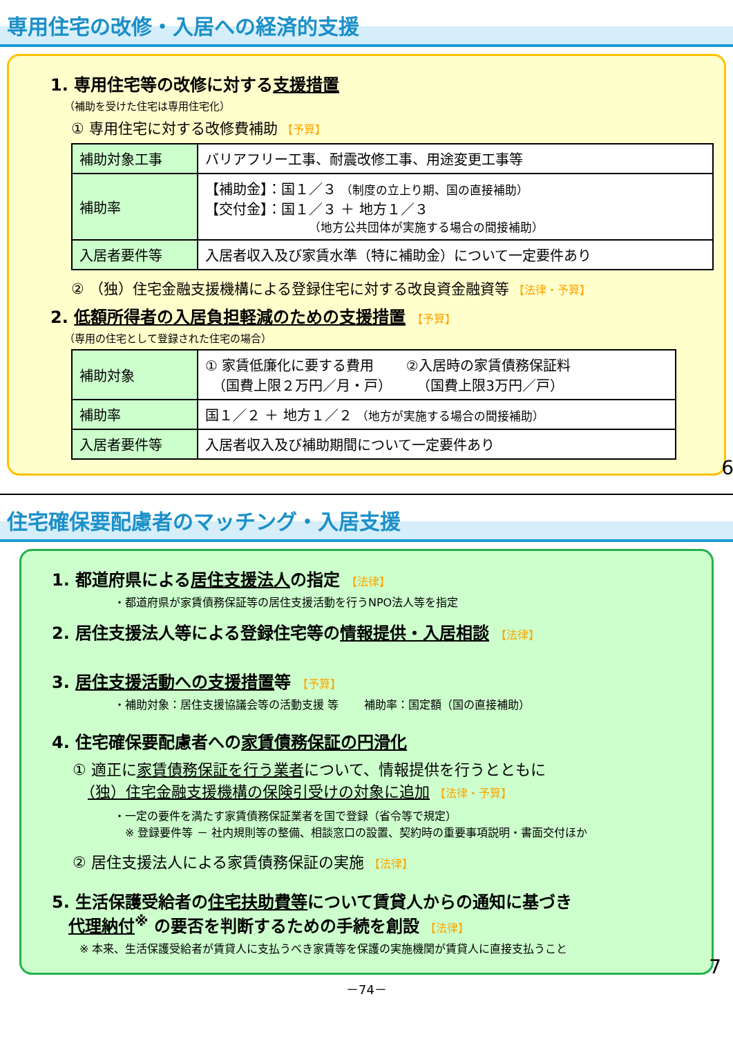専用住宅の改修・入居への経済的支援
1. 専用住宅等の改修に対する支援措置
（補助を受けた住宅は専用住宅化）
① 専用住宅に対する改修費補助 【予算】
| 補助対象工事 | バリアフリー工事、耐震改修工事、用途変更工事等 |
| 補助率 | 【補助金】：国１／３ （制度の立上り期、国の直接補助） 【交付金】：国１／３ ＋ 地方１／３ （地方公共団体が実施する場合の間接補助） |
| 入居者要件等 | 入居者収入及び家賃水準（特に補助金）について一定要件あり |
② （独）住宅金融支援機構による登録住宅に対する改良資金融資等 【法律・予算】
2. 低額所得者の入居負担軽減のための支援措置 【予算】
（専用の住宅として登録された住宅の場合）
| 補助対象 | ① 家賃低廉化に要する費用 ②入居時の家賃債務保証料 （国費上限２万円／月・戸） （国費上限3万円／戸） |
| 補助率 | 国１／２ ＋ 地方１／２ （地方が実施する場合の間接補助） |
| 入居者要件等 | 入居者収入及び補助期間について一定要件あり |
6
住宅確保要配慮者のマッチング・入居支援
1. 都道府県による居住支援法人の指定 【法律】
・都道府県が家賃債務保証等の居住支援活動を行うNPO法人等を指定
2. 居住支援法人等による登録住宅等の情報提供・入居相談 【法律】
3. 居住支援活動への支援措置等 【予算】
・補助対象：居住支援協議会等の活動支援 等 　　補助率：国定額（国の直接補助）
4. 住宅確保要配慮者への家賃債務保証の円滑化
① 適正に家賃債務保証を行う業者について、情報提供を行うとともに
　（独）住宅金融支援機構の保険引受けの対象に追加 【法律・予算】
・一定の要件を満たす家賃債務保証業者を国で登録（省令等で規定）
　※ 登録要件等 － 社内規則等の整備、相談窓口の設置、契約時の重要事項説明・書面交付ほか
② 居住支援法人による家賃債務保証の実施 【法律】
5. 生活保護受給者の住宅扶助費等について賃貸人からの通知に基づき
　代理納付<sup>※</sup> の要否を判断するための手続を創設 【法律】
※ 本来、生活保護受給者が賃貸人に支払うべき家賃等を保護の実施機関が賃貸人に直接支払うこと
7
－74－